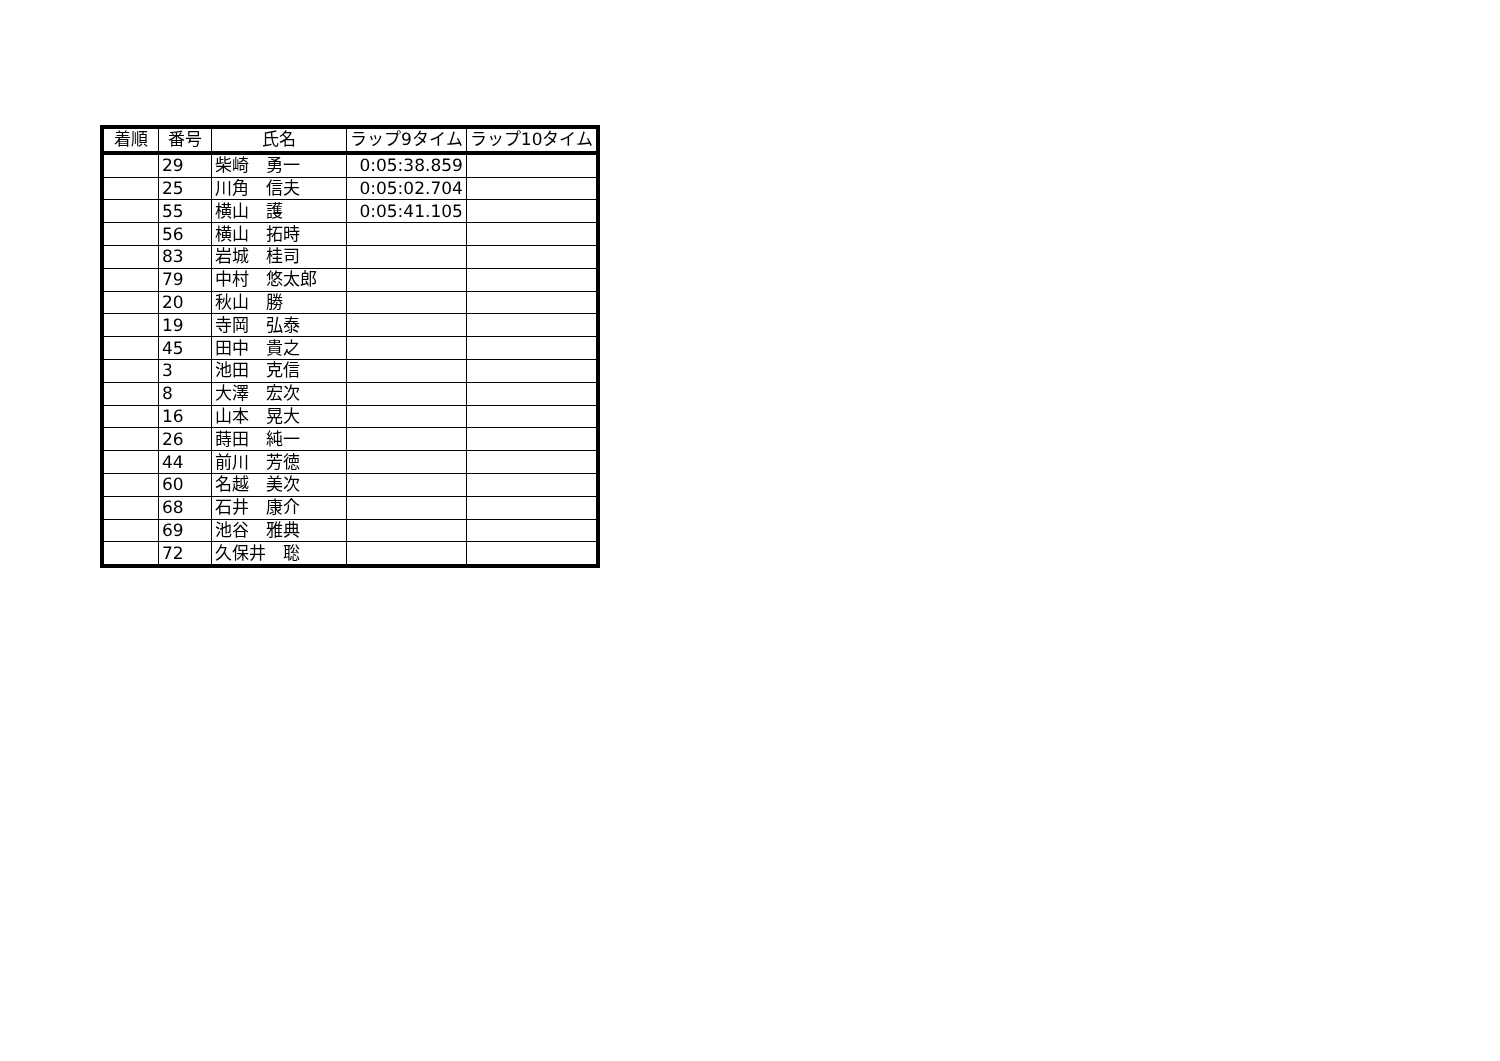| 着順 | 番号 | 氏名 | ラップ9タイム | ラップ10タイム |
| --- | --- | --- | --- | --- |
| | 29 | 柴崎 勇一 | 0:05:38.859 | |
| | 25 | 川角 信夫 | 0:05:02.704 | |
| | 55 | 横山 護 | 0:05:41.105 | |
| | 56 | 横山 拓時 | | |
| | 83 | 岩城 桂司 | | |
| | 79 | 中村 悠太郎 | | |
| | 20 | 秋山 勝 | | |
| | 19 | 寺岡 弘泰 | | |
| | 45 | 田中 貴之 | | |
| | 3 | 池田 克信 | | |
| | 8 | 大澤 宏次 | | |
| | 16 | 山本 晃大 | | |
| | 26 | 蒔田 純一 | | |
| | 44 | 前川 芳徳 | | |
| | 60 | 名越 美次 | | |
| | 68 | 石井 康介 | | |
| | 69 | 池谷 雅典 | | |
| | 72 | 久保井 聡 | | |